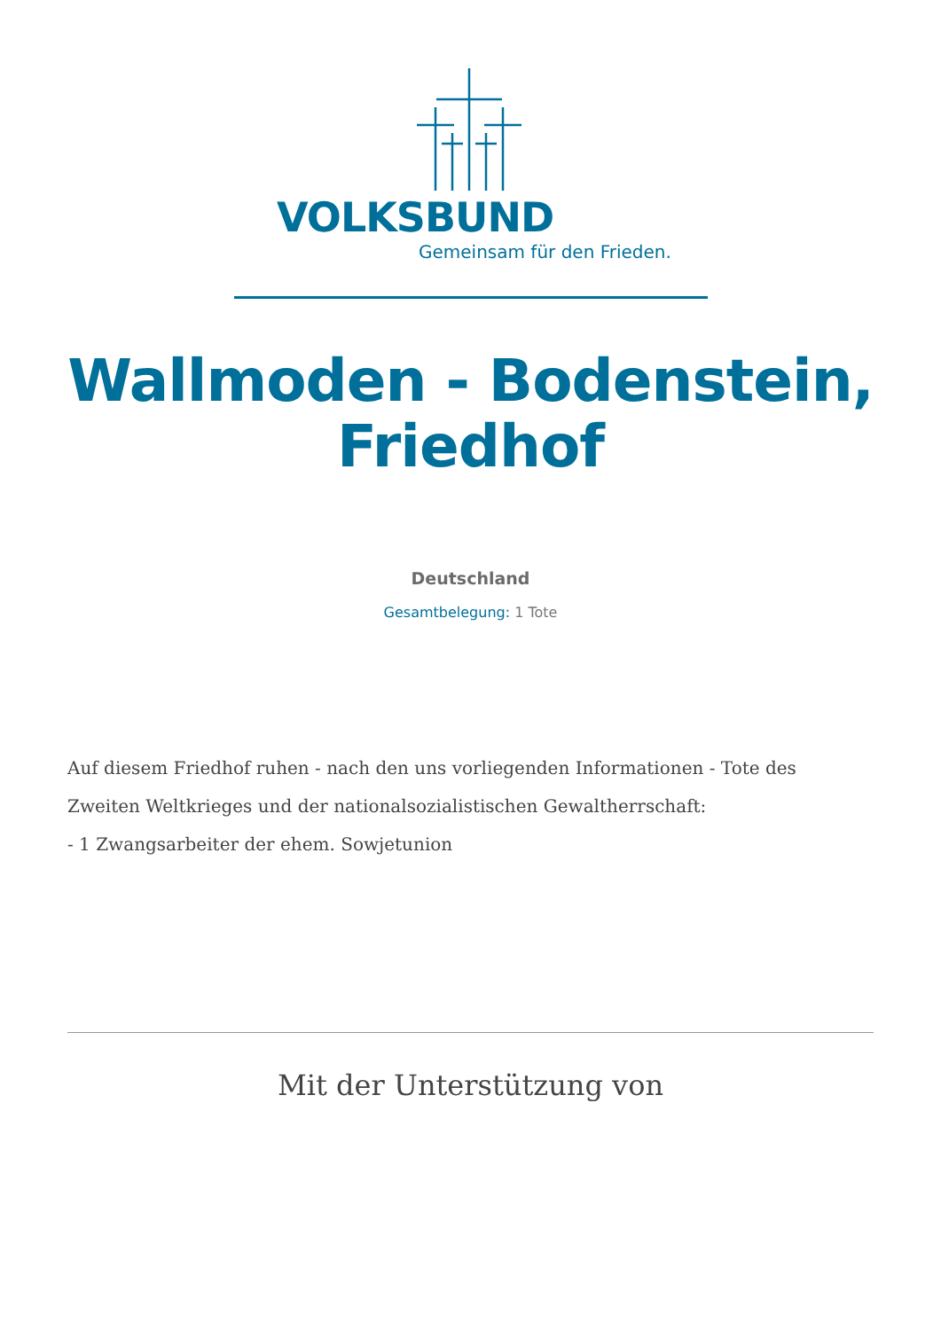VOLKSBUND
Gemeinsam für den Frieden.
Wallmoden - Bodenstein,
Friedhof
Deutschland
Gesamtbelegung: 1 Tote
Auf diesem Friedhof ruhen - nach den uns vorliegenden Informationen - Tote des Zweiten Weltkrieges und der nationalsozialistischen Gewaltherrschaft:
- 1 Zwangsarbeiter der ehem. Sowjetunion
Mit der Unterstützung von